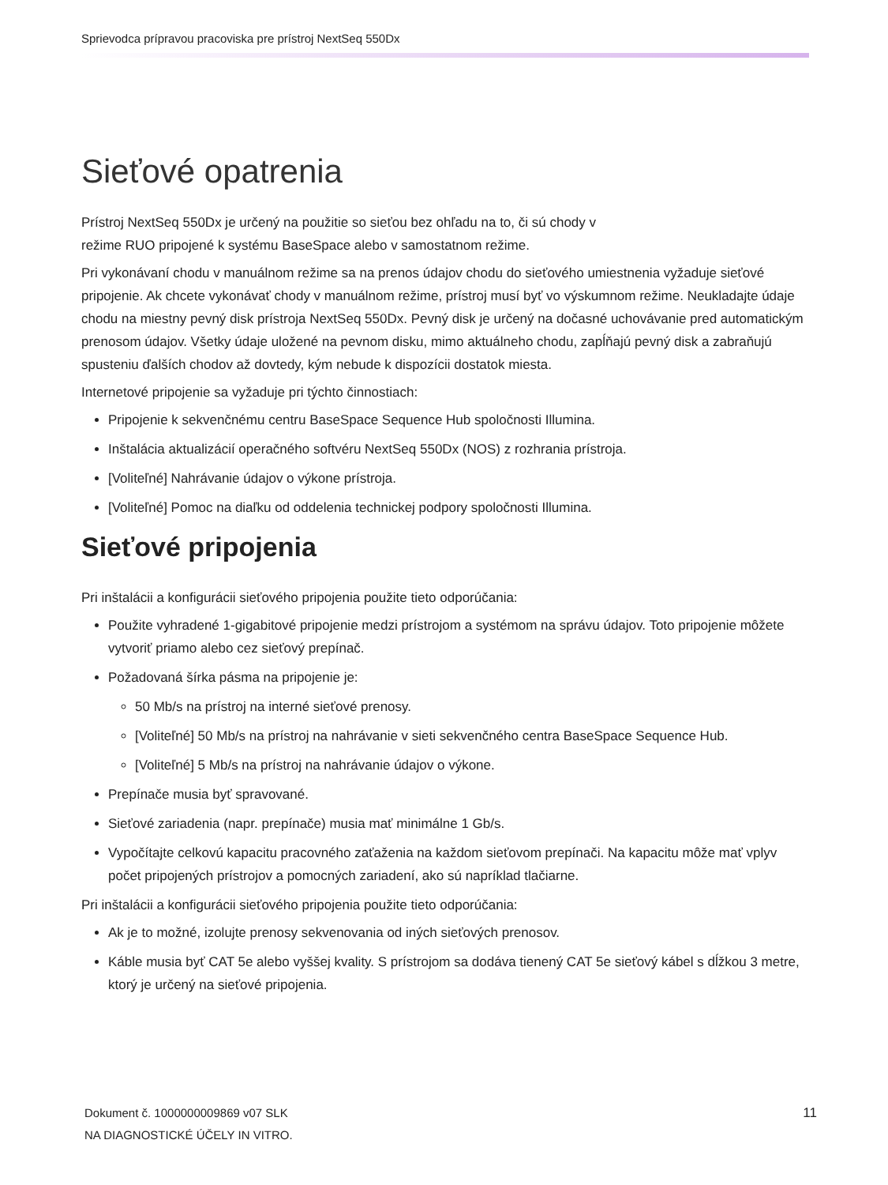Sprievodca prípravou pracoviska pre prístroj NextSeq 550Dx
Sieťové opatrenia
Prístroj NextSeq 550Dx je určený na použitie so sieťou bez ohľadu na to, či sú chody v
režime RUO pripojené k systému BaseSpace alebo v samostatnom režime.
Pri vykonávaní chodu v manuálnom režime sa na prenos údajov chodu do sieťového umiestnenia vyžaduje sieťové pripojenie. Ak chcete vykonávať chody v manuálnom režime, prístroj musí byť vo výskumnom režime. Neukladajte údaje chodu na miestny pevný disk prístroja NextSeq 550Dx. Pevný disk je určený na dočasné uchovávanie pred automatickým prenosom údajov. Všetky údaje uložené na pevnom disku, mimo aktuálneho chodu, zapĺňajú pevný disk a zabraňujú spusteniu ďalších chodov až dovtedy, kým nebude k dispozícii dostatok miesta.
Internetové pripojenie sa vyžaduje pri týchto činnostiach:
Pripojenie k sekvenčnému centru BaseSpace Sequence Hub spoločnosti Illumina.
Inštalácia aktualizácií operačného softvéru NextSeq 550Dx (NOS) z rozhrania prístroja.
[Voliteľné] Nahrávanie údajov o výkone prístroja.
[Voliteľné] Pomoc na diaľku od oddelenia technickej podpory spoločnosti Illumina.
Sieťové pripojenia
Pri inštalácii a konfigurácii sieťového pripojenia použite tieto odporúčania:
Použite vyhradené 1-gigabitové pripojenie medzi prístrojom a systémom na správu údajov. Toto pripojenie môžete vytvoriť priamo alebo cez sieťový prepínač.
Požadovaná šírka pásma na pripojenie je:
50 Mb/s na prístroj na interné sieťové prenosy.
[Voliteľné] 50 Mb/s na prístroj na nahrávanie v sieti sekvenčného centra BaseSpace Sequence Hub.
[Voliteľné] 5 Mb/s na prístroj na nahrávanie údajov o výkone.
Prepínače musia byť spravované.
Sieťové zariadenia (napr. prepínače) musia mať minimálne 1 Gb/s.
Vypočítajte celkovú kapacitu pracovného zaťaženia na každom sieťovom prepínači. Na kapacitu môže mať vplyv počet pripojených prístrojov a pomocných zariadení, ako sú napríklad tlačiarne.
Pri inštalácii a konfigurácii sieťového pripojenia použite tieto odporúčania:
Ak je to možné, izolujte prenosy sekvenovania od iných sieťových prenosov.
Káble musia byť CAT 5e alebo vyššej kvality. S prístrojom sa dodáva tienený CAT 5e sieťový kábel s dĺžkou 3 metre, ktorý je určený na sieťové pripojenia.
Dokument č. 1000000009869 v07 SLK
NA DIAGNOSTICKÉ ÚČELY IN VITRO.
11